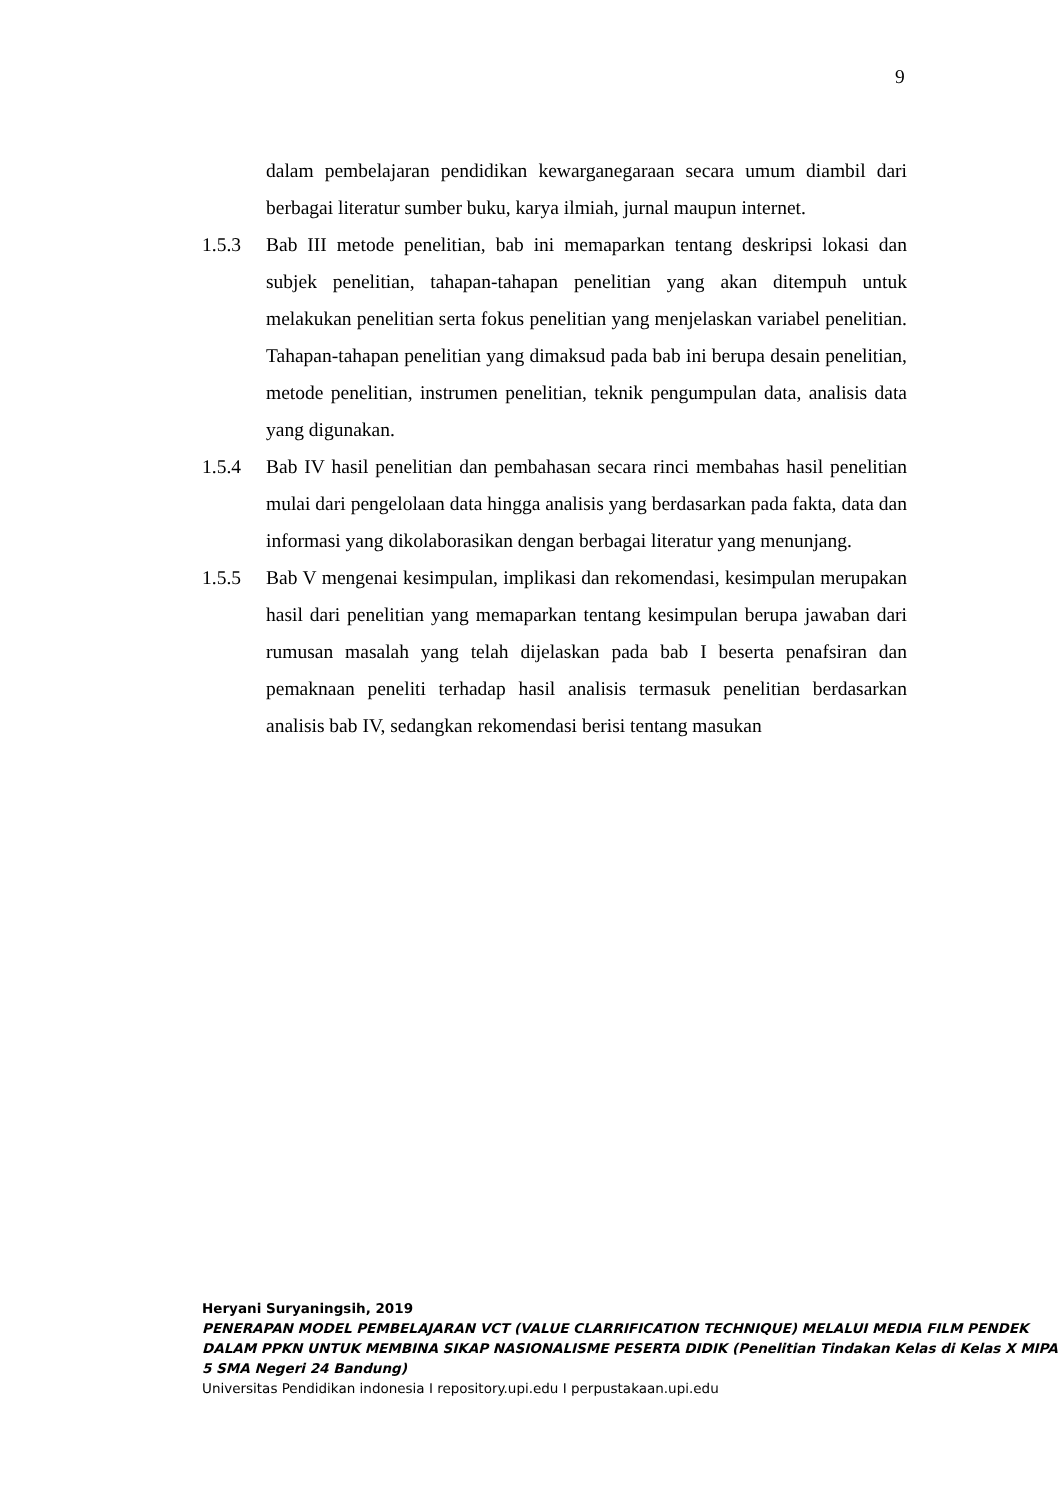9
dalam pembelajaran pendidikan kewarganegaraan secara umum diambil dari berbagai literatur sumber buku, karya ilmiah, jurnal maupun internet.
1.5.3 Bab III metode penelitian, bab ini memaparkan tentang deskripsi lokasi dan subjek penelitian, tahapan-tahapan penelitian yang akan ditempuh untuk melakukan penelitian serta fokus penelitian yang menjelaskan variabel penelitian. Tahapan-tahapan penelitian yang dimaksud pada bab ini berupa desain penelitian, metode penelitian, instrumen penelitian, teknik pengumpulan data, analisis data yang digunakan.
1.5.4 Bab IV hasil penelitian dan pembahasan secara rinci membahas hasil penelitian mulai dari pengelolaan data hingga analisis yang berdasarkan pada fakta, data dan informasi yang dikolaborasikan dengan berbagai literatur yang menunjang.
1.5.5 Bab V mengenai kesimpulan, implikasi dan rekomendasi, kesimpulan merupakan hasil dari penelitian yang memaparkan tentang kesimpulan berupa jawaban dari rumusan masalah yang telah dijelaskan pada bab I beserta penafsiran dan pemaknaan peneliti terhadap hasil analisis termasuk penelitian berdasarkan analisis bab IV, sedangkan rekomendasi berisi tentang masukan
Heryani Suryaningsih, 2019
PENERAPAN MODEL PEMBELAJARAN VCT (VALUE CLARRIFICATION TECHNIQUE) MELALUI MEDIA FILM PENDEK DALAM PPKN UNTUK MEMBINA SIKAP NASIONALISME PESERTA DIDIK (Penelitian Tindakan Kelas di Kelas X MIPA 5 SMA Negeri 24 Bandung)
Universitas Pendidikan indonesia I repository.upi.edu I perpustakaan.upi.edu